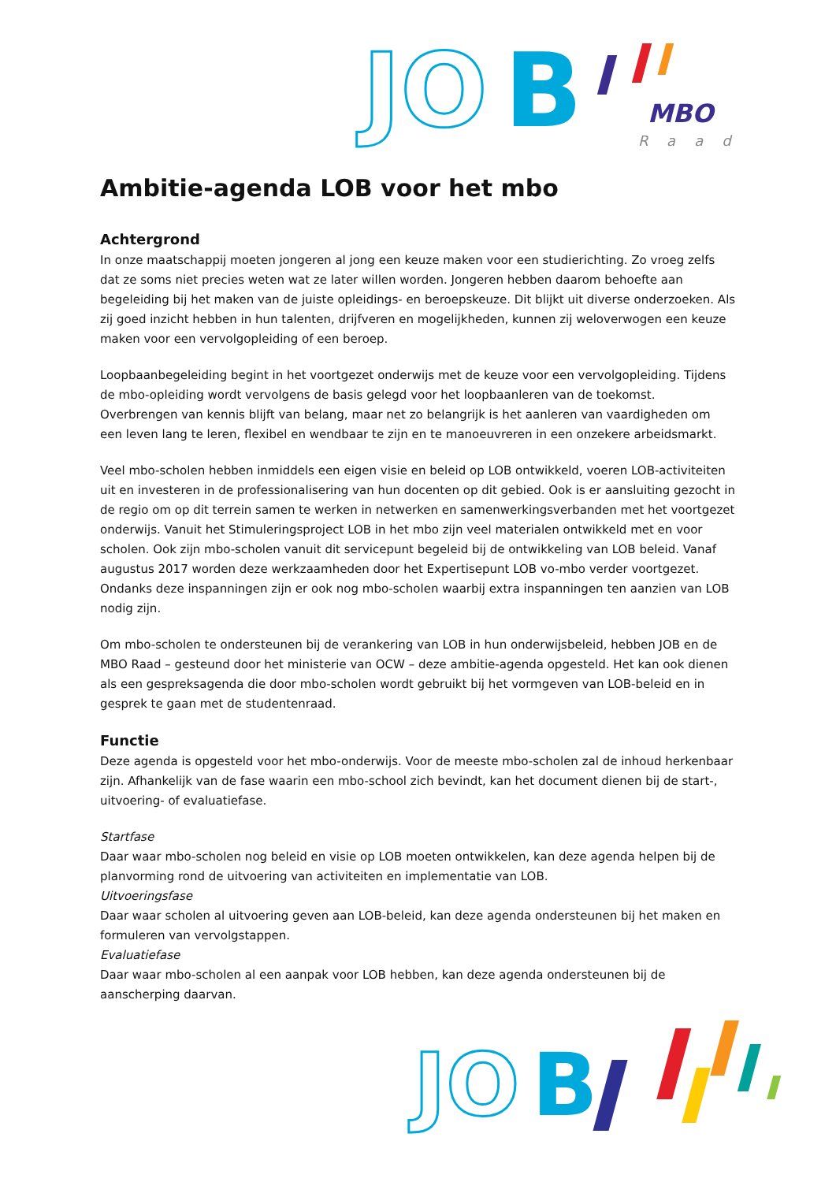JO
B
MBO
Raad
Ambitie-agenda LOB voor het mbo
Achtergrond
In onze maatschappij moeten jongeren al jong een keuze maken voor een studierichting. Zo vroeg zelfs dat ze soms niet precies weten wat ze later willen worden. Jongeren hebben daarom behoefte aan begeleiding bij het maken van de juiste opleidings- en beroepskeuze. Dit blijkt uit diverse onderzoeken. Als zij goed inzicht hebben in hun talenten, drijfveren en mogelijkheden, kunnen zij weloverwogen een keuze maken voor een vervolgopleiding of een beroep.
Loopbaanbegeleiding begint in het voortgezet onderwijs met de keuze voor een vervolgopleiding. Tijdens de mbo-opleiding wordt vervolgens de basis gelegd voor het loopbaanleren van de toekomst. Overbrengen van kennis blijft van belang, maar net zo belangrijk is het aanleren van vaardigheden om een leven lang te leren, flexibel en wendbaar te zijn en te manoeuvreren in een onzekere arbeidsmarkt.
Veel mbo-scholen hebben inmiddels een eigen visie en beleid op LOB ontwikkeld, voeren LOB-activiteiten uit en investeren in de professionalisering van hun docenten op dit gebied. Ook is er aansluiting gezocht in de regio om op dit terrein samen te werken in netwerken en samenwerkingsverbanden met het voortgezet onderwijs. Vanuit het Stimuleringsproject LOB in het mbo zijn veel materialen ontwikkeld met en voor scholen. Ook zijn mbo-scholen vanuit dit servicepunt begeleid bij de ontwikkeling van LOB beleid. Vanaf augustus 2017 worden deze werkzaamheden door het Expertisepunt LOB vo-mbo verder voortgezet. Ondanks deze inspanningen zijn er ook nog mbo-scholen waarbij extra inspanningen ten aanzien van LOB nodig zijn.
Om mbo-scholen te ondersteunen bij de verankering van LOB in hun onderwijsbeleid, hebben JOB en de MBO Raad – gesteund door het ministerie van OCW – deze ambitie-agenda opgesteld. Het kan ook dienen als een gespreksagenda die door mbo-scholen wordt gebruikt bij het vormgeven van LOB-beleid en in gesprek te gaan met de studentenraad.
Functie
Deze agenda is opgesteld voor het mbo-onderwijs. Voor de meeste mbo-scholen zal de inhoud herkenbaar zijn. Afhankelijk van de fase waarin een mbo-school zich bevindt, kan het document dienen bij de start-, uitvoering- of evaluatiefase.
Startfase
Daar waar mbo-scholen nog beleid en visie op LOB moeten ontwikkelen, kan deze agenda helpen bij de planvorming rond de uitvoering van activiteiten en implementatie van LOB.
Uitvoeringsfase
Daar waar scholen al uitvoering geven aan LOB-beleid, kan deze agenda ondersteunen bij het maken en formuleren van vervolgstappen.
Evaluatiefase
Daar waar mbo-scholen al een aanpak voor LOB hebben, kan deze agenda ondersteunen bij de aanscherping daarvan.
JO
B